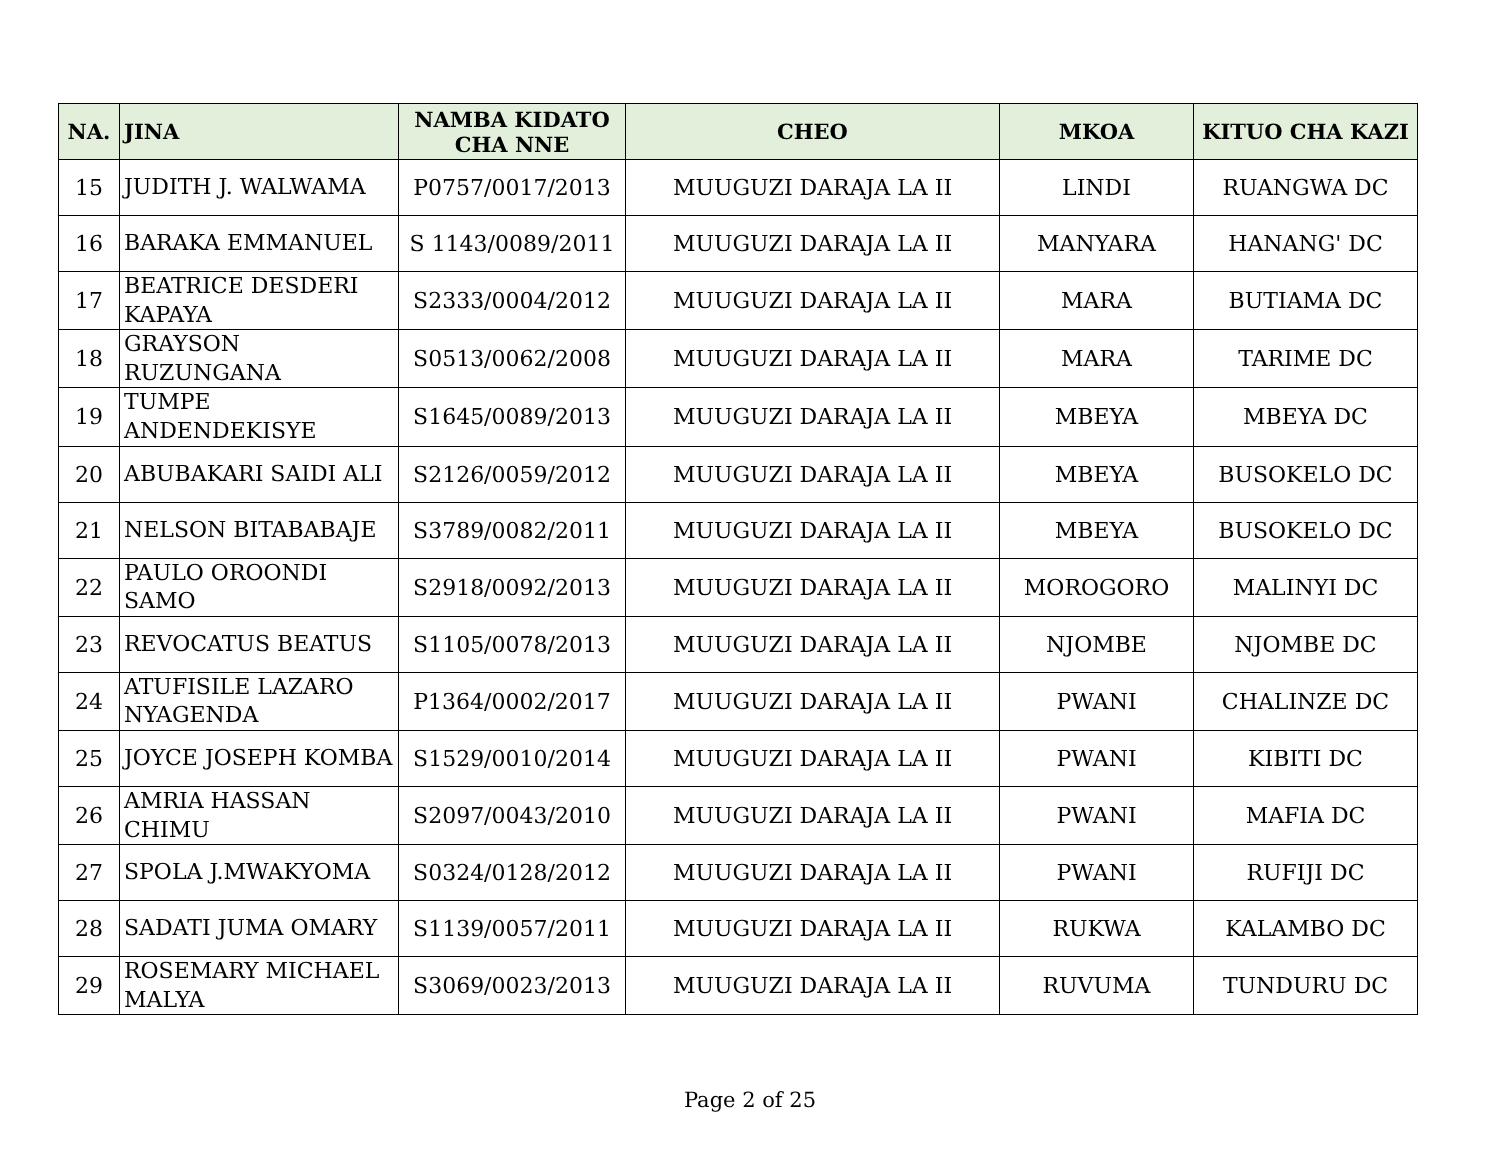| NA. | JINA | NAMBA KIDATO CHA NNE | CHEO | MKOA | KITUO CHA KAZI |
| --- | --- | --- | --- | --- | --- |
| 15 | JUDITH J. WALWAMA | P0757/0017/2013 | MUUGUZI DARAJA LA II | LINDI | RUANGWA DC |
| 16 | BARAKA EMMANUEL | S 1143/0089/2011 | MUUGUZI DARAJA LA II | MANYARA | HANANG' DC |
| 17 | BEATRICE DESDERI KAPAYA | S2333/0004/2012 | MUUGUZI DARAJA LA II | MARA | BUTIAMA DC |
| 18 | GRAYSON RUZUNGANA | S0513/0062/2008 | MUUGUZI DARAJA LA II | MARA | TARIME DC |
| 19 | TUMPE ANDENDEKISYE | S1645/0089/2013 | MUUGUZI DARAJA LA II | MBEYA | MBEYA DC |
| 20 | ABUBAKARI SAIDI ALI | S2126/0059/2012 | MUUGUZI DARAJA LA II | MBEYA | BUSOKELO DC |
| 21 | NELSON BITABABAJE | S3789/0082/2011 | MUUGUZI DARAJA LA II | MBEYA | BUSOKELO DC |
| 22 | PAULO OROONDI SAMO | S2918/0092/2013 | MUUGUZI DARAJA LA II | MOROGORO | MALINYI DC |
| 23 | REVOCATUS BEATUS | S1105/0078/2013 | MUUGUZI DARAJA LA II | NJOMBE | NJOMBE DC |
| 24 | ATUFISILE LAZARO NYAGENDA | P1364/0002/2017 | MUUGUZI DARAJA LA II | PWANI | CHALINZE DC |
| 25 | JOYCE JOSEPH KOMBA | S1529/0010/2014 | MUUGUZI DARAJA LA II | PWANI | KIBITI DC |
| 26 | AMRIA HASSAN CHIMU | S2097/0043/2010 | MUUGUZI DARAJA LA II | PWANI | MAFIA DC |
| 27 | SPOLA J.MWAKYOMA | S0324/0128/2012 | MUUGUZI DARAJA LA II | PWANI | RUFIJI DC |
| 28 | SADATI JUMA OMARY | S1139/0057/2011 | MUUGUZI DARAJA LA II | RUKWA | KALAMBO DC |
| 29 | ROSEMARY MICHAEL MALYA | S3069/0023/2013 | MUUGUZI DARAJA LA II | RUVUMA | TUNDURU DC |
Page 2 of 25